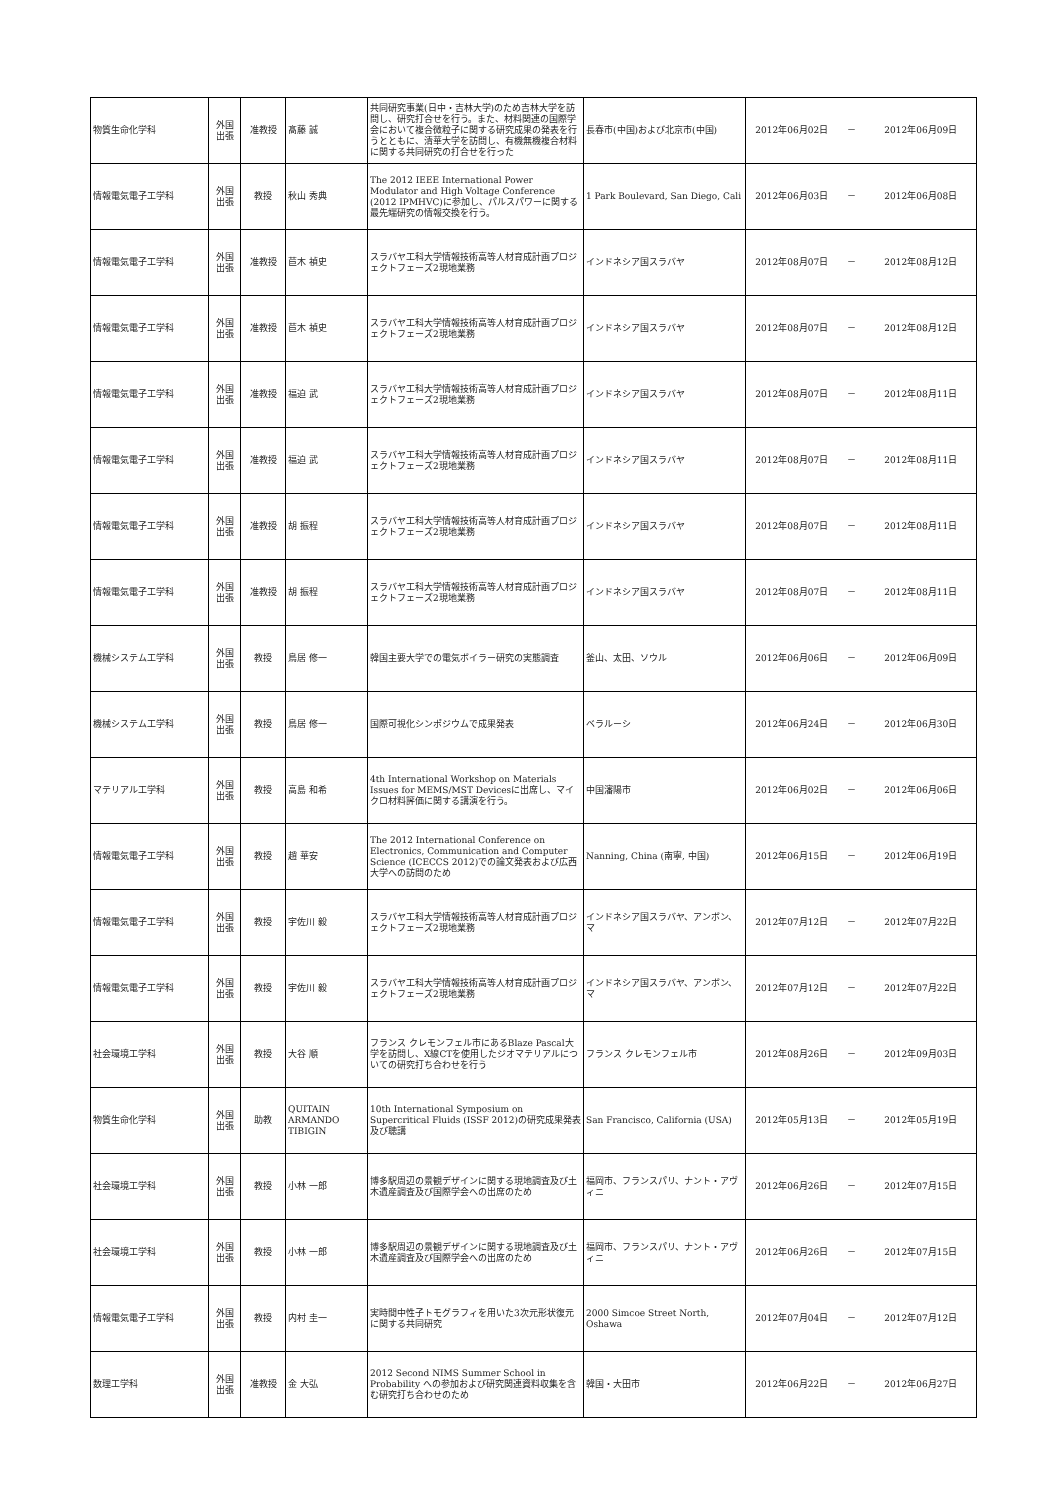| 物質生命化学科 | 外国 出張 | 准教授 | 髙藤 誠 | 共同研究事業(日中・吉林大学)のため吉林大学を訪問し、研究打合せを行う。また、材料関連の国際学会において複合微粒子に関する研究成果の発表を行うとともに、清華大学を訪問し、有機無機複合材料に関する共同研究の打合せを行った | 長春市(中国)および北京市(中国) | 2012年06月02日 | － | 2012年06月09日 |
| 情報電気電子工学科 | 外国 出張 | 教授 | 秋山 秀典 | The 2012 IEEE International Power Modulator and High Voltage Conference (2012 IPMHVC)に参加し、パルスパワーに関する最先端研究の情報交換を行う。 | 1 Park Boulevard, San Diego, Cali | 2012年06月03日 | － | 2012年06月08日 |
| 情報電気電子工学科 | 外国 出張 | 准教授 | 苣木 禎史 | スラバヤ工科大学情報技術高等人材育成計画プロジェクトフェーズ2現地業務 | インドネシア国スラバヤ | 2012年08月07日 | － | 2012年08月12日 |
| 情報電気電子工学科 | 外国 出張 | 准教授 | 苣木 禎史 | スラバヤ工科大学情報技術高等人材育成計画プロジェクトフェーズ2現地業務 | インドネシア国スラバヤ | 2012年08月07日 | － | 2012年08月12日 |
| 情報電気電子工学科 | 外国 出張 | 准教授 | 福迫 武 | スラバヤ工科大学情報技術高等人材育成計画プロジェクトフェーズ2現地業務 | インドネシア国スラバヤ | 2012年08月07日 | － | 2012年08月11日 |
| 情報電気電子工学科 | 外国 出張 | 准教授 | 福迫 武 | スラバヤ工科大学情報技術高等人材育成計画プロジェクトフェーズ2現地業務 | インドネシア国スラバヤ | 2012年08月07日 | － | 2012年08月11日 |
| 情報電気電子工学科 | 外国 出張 | 准教授 | 胡 振程 | スラバヤ工科大学情報技術高等人材育成計画プロジェクトフェーズ2現地業務 | インドネシア国スラバヤ | 2012年08月07日 | － | 2012年08月11日 |
| 情報電気電子工学科 | 外国 出張 | 准教授 | 胡 振程 | スラバヤ工科大学情報技術高等人材育成計画プロジェクトフェーズ2現地業務 | インドネシア国スラバヤ | 2012年08月07日 | － | 2012年08月11日 |
| 機械システム工学科 | 外国 出張 | 教授 | 鳥居 修一 | 韓国主要大学での電気ボイラー研究の実態調査 | 釜山、太田、ソウル | 2012年06月06日 | － | 2012年06月09日 |
| 機械システム工学科 | 外国 出張 | 教授 | 鳥居 修一 | 国際可視化シンポジウムで成果発表 | ベラルーシ | 2012年06月24日 | － | 2012年06月30日 |
| マテリアル工学科 | 外国 出張 | 教授 | 高島 和希 | 4th International Workshop on Materials Issues for MEMS/MST Devicesに出席し、マイクロ材料評価に関する講演を行う。 | 中国瀋陽市 | 2012年06月02日 | － | 2012年06月06日 |
| 情報電気電子工学科 | 外国 出張 | 教授 | 趙 華安 | The 2012 International Conference on Electronics, Communication and Computer Science (ICECCS 2012)での論文発表および広西大学への訪問のため | Nanning, China (南寧, 中国) | 2012年06月15日 | － | 2012年06月19日 |
| 情報電気電子工学科 | 外国 出張 | 教授 | 宇佐川 毅 | スラバヤ工科大学情報技術高等人材育成計画プロジェクトフェーズ2現地業務 | インドネシア国スラバヤ、アンボン、マ | 2012年07月12日 | － | 2012年07月22日 |
| 情報電気電子工学科 | 外国 出張 | 教授 | 宇佐川 毅 | スラバヤ工科大学情報技術高等人材育成計画プロジェクトフェーズ2現地業務 | インドネシア国スラバヤ、アンボン、マ | 2012年07月12日 | － | 2012年07月22日 |
| 社会環境工学科 | 外国 出張 | 教授 | 大谷 順 | フランス クレモンフェル市にあるBlaze Pascal大学を訪問し、X線CTを使用したジオマテリアルについての研究打ち合わせを行う | フランス クレモンフェル市 | 2012年08月26日 | － | 2012年09月03日 |
| 物質生命化学科 | 外国 出張 | 助教 | QUITAIN ARMANDO TIBIGIN | 10th International Symposium on Supercritical Fluids (ISSF 2012)の研究成果発表及び聴講 | San Francisco, California (USA) | 2012年05月13日 | － | 2012年05月19日 |
| 社会環境工学科 | 外国 出張 | 教授 | 小林 一郎 | 博多駅周辺の景観デザインに関する現地調査及び土木遺産調査及び国際学会への出席のため | 福岡市、フランスパリ、ナント・アヴィニ | 2012年06月26日 | － | 2012年07月15日 |
| 社会環境工学科 | 外国 出張 | 教授 | 小林 一郎 | 博多駅周辺の景観デザインに関する現地調査及び土木遺産調査及び国際学会への出席のため | 福岡市、フランスパリ、ナント・アヴィニ | 2012年06月26日 | － | 2012年07月15日 |
| 情報電気電子工学科 | 外国 出張 | 教授 | 内村 圭一 | 実時間中性子トモグラフィを用いた3次元形状復元に関する共同研究 | 2000 Simcoe Street North, Oshawa | 2012年07月04日 | － | 2012年07月12日 |
| 数理工学科 | 外国 出張 | 准教授 | 金 大弘 | 2012 Second NIMS Summer School in Probability への参加および研究関連資料収集を含む研究打ち合わせのため | 韓国・大田市 | 2012年06月22日 | － | 2012年06月27日 |